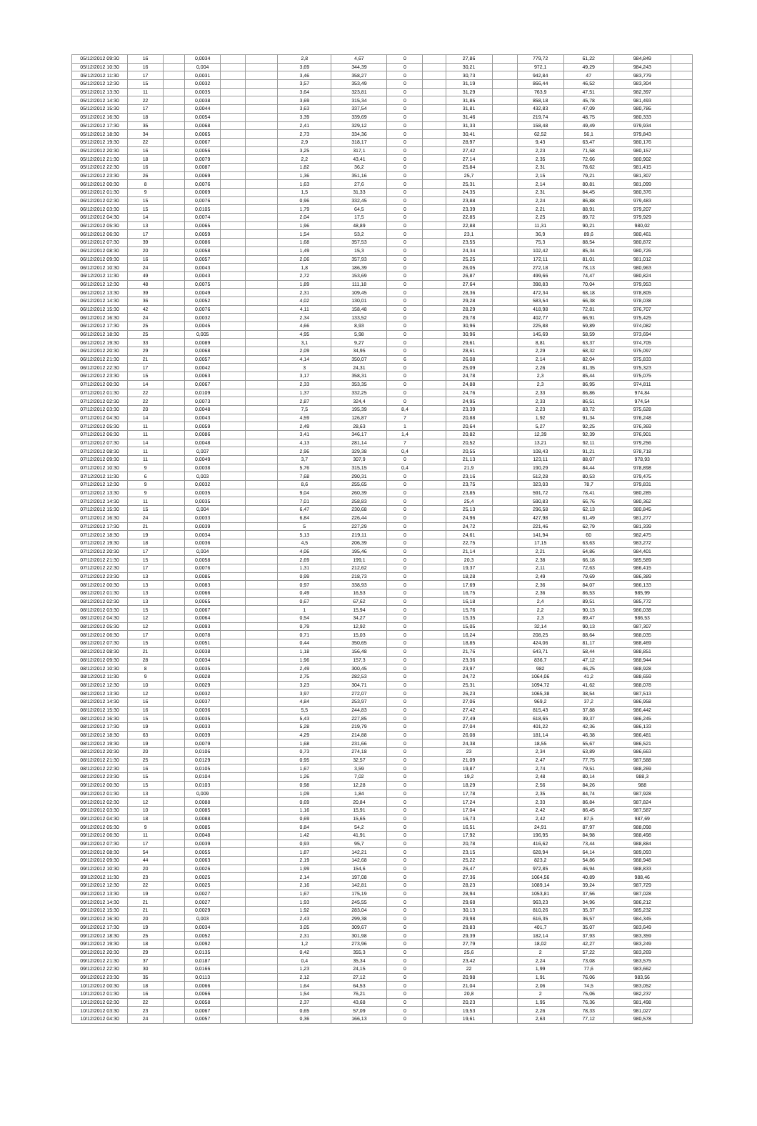| 05/12/2012 09:30 | 16 | | 0,0034 | | | 2,8 | 4,67 | 0 | | 27,86 | | 779,72 | 61,22 | 984,849 | |
| 05/12/2012 10:30 | 16 | | 0,004 | | | 3,69 | 344,39 | 0 | | 30,21 | | 972,1 | 49,29 | 984,243 | |
| 05/12/2012 11:30 | 17 | | 0,0031 | | | 3,46 | 358,27 | 0 | | 30,73 | | 942,84 | 47 | 983,779 | |
| 05/12/2012 12:30 | 15 | | 0,0032 | | | 3,57 | 353,49 | 0 | | 31,19 | | 866,44 | 46,52 | 983,304 | |
| 05/12/2012 13:30 | 11 | | 0,0035 | | | 3,64 | 323,81 | 0 | | 31,29 | | 763,9 | 47,51 | 982,397 | |
| 05/12/2012 14:30 | 22 | | 0,0038 | | | 3,69 | 315,34 | 0 | | 31,85 | | 858,18 | 45,78 | 981,493 | |
| 05/12/2012 15:30 | 17 | | 0,0044 | | | 3,63 | 337,54 | 0 | | 31,81 | | 432,83 | 47,09 | 980,786 | |
| 05/12/2012 16:30 | 18 | | 0,0054 | | | 3,39 | 339,69 | 0 | | 31,46 | | 219,74 | 48,75 | 980,333 | |
| 05/12/2012 17:30 | 35 | | 0,0068 | | | 2,41 | 329,12 | 0 | | 31,33 | | 158,48 | 49,49 | 979,934 | |
| 05/12/2012 18:30 | 34 | | 0,0065 | | | 2,73 | 334,36 | 0 | | 30,41 | | 62,52 | 56,1 | 979,843 | |
| 05/12/2012 19:30 | 22 | | 0,0067 | | | 2,9 | 318,17 | 0 | | 28,97 | | 9,43 | 63,47 | 980,176 | |
| 05/12/2012 20:30 | 16 | | 0,0056 | | | 3,25 | 317,1 | 0 | | 27,42 | | 2,23 | 71,58 | 980,157 | |
| 05/12/2012 21:30 | 18 | | 0,0079 | | | 2,2 | 43,41 | 0 | | 27,14 | | 2,35 | 72,66 | 980,902 | |
| 05/12/2012 22:30 | 16 | | 0,0087 | | | 1,82 | 36,2 | 0 | | 25,84 | | 2,31 | 78,62 | 981,415 | |
| 05/12/2012 23:30 | 26 | | 0,0069 | | | 1,36 | 351,16 | 0 | | 25,7 | | 2,15 | 79,21 | 981,307 | |
| 06/12/2012 00:30 | 8 | | 0,0076 | | | 1,63 | 27,6 | 0 | | 25,31 | | 2,14 | 80,81 | 981,099 | |
| 06/12/2012 01:30 | 9 | | 0,0069 | | | 1,5 | 31,33 | 0 | | 24,35 | | 2,31 | 84,45 | 980,376 | |
| 06/12/2012 02:30 | 15 | | 0,0076 | | | 0,96 | 332,45 | 0 | | 23,88 | | 2,24 | 86,88 | 979,483 | |
| 06/12/2012 03:30 | 15 | | 0,0105 | | | 1,79 | 64,5 | 0 | | 23,39 | | 2,21 | 88,91 | 979,207 | |
| 06/12/2012 04:30 | 14 | | 0,0074 | | | 2,04 | 17,5 | 0 | | 22,85 | | 2,25 | 89,72 | 979,929 | |
| 06/12/2012 05:30 | 13 | | 0,0065 | | | 1,96 | 48,89 | 0 | | 22,88 | | 11,31 | 90,21 | 980,02 | |
| 06/12/2012 06:30 | 17 | | 0,0059 | | | 1,54 | 53,2 | 0 | | 23,1 | | 36,9 | 89,6 | 980,461 | |
| 06/12/2012 07:30 | 39 | | 0,0086 | | | 1,68 | 357,53 | 0 | | 23,55 | | 75,3 | 88,54 | 980,872 | |
| 06/12/2012 08:30 | 20 | | 0,0058 | | | 1,49 | 15,3 | 0 | | 24,34 | | 102,42 | 85,34 | 980,726 | |
| 06/12/2012 09:30 | 16 | | 0,0057 | | | 2,06 | 357,93 | 0 | | 25,25 | | 172,11 | 81,01 | 981,012 | |
| 06/12/2012 10:30 | 24 | | 0,0043 | | | 1,8 | 186,39 | 0 | | 26,05 | | 272,18 | 78,13 | 980,963 | |
| 06/12/2012 11:30 | 49 | | 0,0043 | | | 2,72 | 153,69 | 0 | | 26,87 | | 499,66 | 74,47 | 980,824 | |
| 06/12/2012 12:30 | 48 | | 0,0075 | | | 1,89 | 111,18 | 0 | | 27,64 | | 398,83 | 70,04 | 979,953 | |
| 06/12/2012 13:30 | 39 | | 0,0049 | | | 2,31 | 109,45 | 0 | | 28,36 | | 472,34 | 68,18 | 978,805 | |
| 06/12/2012 14:30 | 36 | | 0,0052 | | | 4,02 | 130,01 | 0 | | 29,28 | | 583,54 | 66,38 | 978,038 | |
| 06/12/2012 15:30 | 42 | | 0,0076 | | | 4,11 | 158,48 | 0 | | 28,29 | | 418,98 | 72,81 | 976,707 | |
| 06/12/2012 16:30 | 24 | | 0,0032 | | | 2,34 | 133,52 | 0 | | 29,78 | | 402,77 | 66,91 | 975,425 | |
| 06/12/2012 17:30 | 25 | | 0,0045 | | | 4,66 | 8,93 | 0 | | 30,96 | | 225,88 | 59,89 | 974,082 | |
| 06/12/2012 18:30 | 25 | | 0,005 | | | 4,95 | 5,98 | 0 | | 30,96 | | 145,69 | 58,59 | 973,694 | |
| 06/12/2012 19:30 | 33 | | 0,0089 | | | 3,1 | 9,27 | 0 | | 29,61 | | 8,81 | 63,37 | 974,705 | |
| 06/12/2012 20:30 | 29 | | 0,0068 | | | 2,09 | 34,95 | 0 | | 28,61 | | 2,29 | 68,32 | 975,097 | |
| 06/12/2012 21:30 | 21 | | 0,0057 | | | 4,14 | 350,07 | 6 | | 26,08 | | 2,14 | 82,04 | 975,833 | |
| 06/12/2012 22:30 | 17 | | 0,0042 | | | 3 | 24,31 | 0 | | 25,09 | | 2,26 | 81,35 | 975,323 | |
| 06/12/2012 23:30 | 15 | | 0,0063 | | | 3,17 | 358,31 | 0 | | 24,78 | | 2,3 | 85,44 | 975,075 | |
| 07/12/2012 00:30 | 14 | | 0,0067 | | | 2,33 | 353,35 | 0 | | 24,88 | | 2,3 | 86,95 | 974,811 | |
| 07/12/2012 01:30 | 22 | | 0,0109 | | | 1,37 | 332,25 | 0 | | 24,76 | | 2,33 | 86,86 | 974,84 | |
| 07/12/2012 02:30 | 22 | | 0,0073 | | | 2,87 | 324,4 | 0 | | 24,95 | | 2,33 | 86,51 | 974,54 | |
| 07/12/2012 03:30 | 20 | | 0,0048 | | | 7,5 | 195,39 | 8,4 | | 23,39 | | 2,23 | 83,72 | 975,628 | |
| 07/12/2012 04:30 | 14 | | 0,0043 | | | 4,59 | 126,87 | 7 | | 20,88 | | 1,92 | 91,34 | 976,248 | |
| 07/12/2012 05:30 | 11 | | 0,0059 | | | 2,49 | 28,63 | 1 | | 20,64 | | 5,27 | 92,25 | 976,369 | |
| 07/12/2012 06:30 | 11 | | 0,0086 | | | 3,41 | 346,17 | 1,4 | | 20,82 | | 12,39 | 92,39 | 976,901 | |
| 07/12/2012 07:30 | 14 | | 0,0048 | | | 4,13 | 281,14 | 7 | | 20,52 | | 13,21 | 92,11 | 979,256 | |
| 07/12/2012 08:30 | 11 | | 0,007 | | | 2,96 | 329,38 | 0,4 | | 20,55 | | 108,43 | 91,21 | 978,718 | |
| 07/12/2012 09:30 | 11 | | 0,0049 | | | 3,7 | 307,9 | 0 | | 21,13 | | 123,11 | 88,07 | 978,93 | |
| 07/12/2012 10:30 | 9 | | 0,0038 | | | 5,76 | 315,15 | 0,4 | | 21,9 | | 190,29 | 84,44 | 978,898 | |
| 07/12/2012 11:30 | 6 | | 0,003 | | | 7,68 | 290,31 | 0 | | 23,16 | | 512,28 | 80,53 | 979,475 | |
| 07/12/2012 12:30 | 9 | | 0,0032 | | | 8,6 | 255,65 | 0 | | 23,75 | | 323,03 | 78,7 | 979,831 | |
| 07/12/2012 13:30 | 9 | | 0,0035 | | | 9,04 | 260,39 | 0 | | 23,85 | | 591,72 | 78,41 | 980,285 | |
| 07/12/2012 14:30 | 11 | | 0,0035 | | | 7,01 | 258,83 | 0 | | 25,4 | | 590,83 | 66,76 | 980,362 | |
| 07/12/2012 15:30 | 15 | | 0,004 | | | 6,47 | 230,68 | 0 | | 25,13 | | 296,58 | 62,13 | 980,845 | |
| 07/12/2012 16:30 | 24 | | 0,0033 | | | 6,84 | 226,44 | 0 | | 24,96 | | 427,98 | 61,49 | 981,277 | |
| 07/12/2012 17:30 | 21 | | 0,0039 | | | 5 | 227,29 | 0 | | 24,72 | | 221,46 | 62,79 | 981,339 | |
| 07/12/2012 18:30 | 19 | | 0,0034 | | | 5,13 | 219,11 | 0 | | 24,61 | | 141,94 | 60 | 982,475 | |
| 07/12/2012 19:30 | 18 | | 0,0036 | | | 4,5 | 206,39 | 0 | | 22,75 | | 17,15 | 63,63 | 983,272 | |
| 07/12/2012 20:30 | 17 | | 0,004 | | | 4,06 | 195,46 | 0 | | 21,14 | | 2,21 | 64,86 | 984,401 | |
| 07/12/2012 21:30 | 15 | | 0,0058 | | | 2,69 | 199,1 | 0 | | 20,3 | | 2,38 | 66,18 | 985,589 | |
| 07/12/2012 22:30 | 17 | | 0,0076 | | | 1,31 | 212,62 | 0 | | 19,37 | | 2,11 | 72,63 | 986,415 | |
| 07/12/2012 23:30 | 13 | | 0,0085 | | | 0,99 | 218,73 | 0 | | 18,28 | | 2,49 | 79,69 | 986,389 | |
| 08/12/2012 00:30 | 13 | | 0,0083 | | | 0,97 | 338,93 | 0 | | 17,69 | | 2,36 | 84,07 | 986,133 | |
| 08/12/2012 01:30 | 13 | | 0,0066 | | | 0,49 | 16,53 | 0 | | 16,75 | | 2,36 | 86,53 | 985,99 | |
| 08/12/2012 02:30 | 13 | | 0,0065 | | | 0,67 | 67,62 | 0 | | 16,18 | | 2,4 | 89,51 | 985,772 | |
| 08/12/2012 03:30 | 15 | | 0,0067 | | | 1 | 15,94 | 0 | | 15,76 | | 2,2 | 90,13 | 986,038 | |
| 08/12/2012 04:30 | 12 | | 0,0064 | | | 0,54 | 34,27 | 0 | | 15,35 | | 2,3 | 89,47 | 986,53 | |
| 08/12/2012 05:30 | 12 | | 0,0093 | | | 0,79 | 12,92 | 0 | | 15,05 | | 32,14 | 90,13 | 987,307 | |
| 08/12/2012 06:30 | 17 | | 0,0078 | | | 0,71 | 15,03 | 0 | | 16,24 | | 208,25 | 88,64 | 988,035 | |
| 08/12/2012 07:30 | 15 | | 0,0051 | | | 0,44 | 350,65 | 0 | | 18,85 | | 424,06 | 81,17 | 988,469 | |
| 08/12/2012 08:30 | 21 | | 0,0038 | | | 1,18 | 156,48 | 0 | | 21,76 | | 643,71 | 58,44 | 988,851 | |
| 08/12/2012 09:30 | 28 | | 0,0034 | | | 1,96 | 157,3 | 0 | | 23,36 | | 836,7 | 47,12 | 988,944 | |
| 08/12/2012 10:30 | 8 | | 0,0035 | | | 2,49 | 300,45 | 0 | | 23,97 | | 982 | 46,25 | 988,928 | |
| 08/12/2012 11:30 | 9 | | 0,0028 | | | 2,75 | 282,53 | 0 | | 24,72 | | 1064,06 | 41,2 | 988,659 | |
| 08/12/2012 12:30 | 10 | | 0,0029 | | | 3,23 | 304,71 | 0 | | 25,31 | | 1094,72 | 41,62 | 988,078 | |
| 08/12/2012 13:30 | 12 | | 0,0032 | | | 3,97 | 272,07 | 0 | | 26,23 | | 1065,38 | 38,54 | 987,513 | |
| 08/12/2012 14:30 | 16 | | 0,0037 | | | 4,84 | 253,97 | 0 | | 27,06 | | 969,2 | 37,2 | 986,958 | |
| 08/12/2012 15:30 | 16 | | 0,0036 | | | 5,5 | 244,83 | 0 | | 27,42 | | 815,43 | 37,88 | 986,442 | |
| 08/12/2012 16:30 | 15 | | 0,0035 | | | 5,43 | 227,85 | 0 | | 27,49 | | 618,65 | 39,37 | 986,245 | |
| 08/12/2012 17:30 | 19 | | 0,0033 | | | 5,28 | 219,79 | 0 | | 27,04 | | 401,22 | 42,36 | 986,133 | |
| 08/12/2012 18:30 | 63 | | 0,0039 | | | 4,29 | 214,88 | 0 | | 26,08 | | 181,14 | 46,38 | 986,481 | |
| 08/12/2012 19:30 | 19 | | 0,0079 | | | 1,68 | 231,66 | 0 | | 24,38 | | 18,55 | 55,67 | 986,521 | |
| 08/12/2012 20:30 | 20 | | 0,0106 | | | 0,73 | 274,18 | 0 | | 23 | | 2,34 | 63,89 | 986,663 | |
| 08/12/2012 21:30 | 25 | | 0,0129 | | | 0,95 | 32,57 | 0 | | 21,09 | | 2,47 | 77,75 | 987,588 | |
| 08/12/2012 22:30 | 16 | | 0,0105 | | | 1,67 | 3,59 | 0 | | 19,87 | | 2,74 | 79,51 | 988,269 | |
| 08/12/2012 23:30 | 15 | | 0,0104 | | | 1,26 | 7,02 | 0 | | 19,2 | | 2,48 | 80,14 | 988,3 | |
| 09/12/2012 00:30 | 15 | | 0,0103 | | | 0,98 | 12,28 | 0 | | 18,29 | | 2,56 | 84,26 | 988 | |
| 09/12/2012 01:30 | 13 | | 0,009 | | | 1,09 | 1,84 | 0 | | 17,78 | | 2,35 | 84,74 | 987,928 | |
| 09/12/2012 02:30 | 12 | | 0,0088 | | | 0,69 | 20,84 | 0 | | 17,24 | | 2,33 | 86,84 | 987,824 | |
| 09/12/2012 03:30 | 10 | | 0,0085 | | | 1,16 | 15,91 | 0 | | 17,04 | | 2,42 | 86,45 | 987,587 | |
| 09/12/2012 04:30 | 18 | | 0,0088 | | | 0,69 | 15,65 | 0 | | 16,73 | | 2,42 | 87,5 | 987,69 | |
| 09/12/2012 05:30 | 9 | | 0,0085 | | | 0,84 | 54,2 | 0 | | 16,51 | | 24,91 | 87,97 | 988,098 | |
| 09/12/2012 06:30 | 11 | | 0,0048 | | | 1,42 | 41,91 | 0 | | 17,92 | | 196,95 | 84,98 | 988,498 | |
| 09/12/2012 07:30 | 17 | | 0,0039 | | | 0,93 | 95,7 | 0 | | 20,78 | | 416,62 | 73,44 | 988,884 | |
| 09/12/2012 08:30 | 54 | | 0,0055 | | | 1,87 | 142,21 | 0 | | 23,15 | | 628,94 | 64,14 | 989,093 | |
| 09/12/2012 09:30 | 44 | | 0,0063 | | | 2,19 | 142,68 | 0 | | 25,22 | | 823,2 | 54,86 | 988,948 | |
| 09/12/2012 10:30 | 20 | | 0,0026 | | | 1,99 | 154,6 | 0 | | 26,47 | | 972,85 | 46,94 | 988,833 | |
| 09/12/2012 11:30 | 23 | | 0,0025 | | | 2,14 | 197,08 | 0 | | 27,36 | | 1064,56 | 40,89 | 988,46 | |
| 09/12/2012 12:30 | 22 | | 0,0025 | | | 2,16 | 142,81 | 0 | | 28,23 | | 1089,14 | 39,24 | 987,729 | |
| 09/12/2012 13:30 | 19 | | 0,0027 | | | 1,67 | 175,19 | 0 | | 28,94 | | 1053,81 | 37,56 | 987,028 | |
| 09/12/2012 14:30 | 21 | | 0,0027 | | | 1,93 | 245,55 | 0 | | 29,68 | | 963,23 | 34,96 | 986,212 | |
| 09/12/2012 15:30 | 21 | | 0,0029 | | | 1,92 | 283,04 | 0 | | 30,13 | | 810,26 | 35,37 | 985,232 | |
| 09/12/2012 16:30 | 20 | | 0,003 | | | 2,43 | 299,38 | 0 | | 29,98 | | 616,35 | 36,57 | 984,345 | |
| 09/12/2012 17:30 | 19 | | 0,0034 | | | 3,05 | 309,67 | 0 | | 29,83 | | 401,7 | 35,07 | 983,649 | |
| 09/12/2012 18:30 | 25 | | 0,0052 | | | 2,31 | 301,98 | 0 | | 29,39 | | 182,14 | 37,93 | 983,359 | |
| 09/12/2012 19:30 | 18 | | 0,0092 | | | 1,2 | 273,96 | 0 | | 27,79 | | 18,02 | 42,27 | 983,249 | |
| 09/12/2012 20:30 | 29 | | 0,0135 | | | 0,42 | 355,3 | 0 | | 25,6 | | 2 | 57,22 | 983,269 | |
| 09/12/2012 21:30 | 37 | | 0,0187 | | | 0,4 | 35,34 | 0 | | 23,42 | | 2,24 | 73,08 | 983,575 | |
| 09/12/2012 22:30 | 30 | | 0,0166 | | | 1,23 | 24,15 | 0 | | 22 | | 1,99 | 77,6 | 983,662 | |
| 09/12/2012 23:30 | 35 | | 0,0113 | | | 2,12 | 27,12 | 0 | | 20,98 | | 1,91 | 76,06 | 983,56 | |
| 10/12/2012 00:30 | 18 | | 0,0066 | | | 1,64 | 64,53 | 0 | | 21,04 | | 2,06 | 74,5 | 983,052 | |
| 10/12/2012 01:30 | 16 | | 0,0066 | | | 1,54 | 76,21 | 0 | | 20,8 | | 2 | 75,06 | 982,237 | |
| 10/12/2012 02:30 | 22 | | 0,0058 | | | 2,37 | 43,68 | 0 | | 20,23 | | 1,95 | 76,36 | 981,498 | |
| 10/12/2012 03:30 | 23 | | 0,0067 | | | 0,65 | 57,09 | 0 | | 19,53 | | 2,26 | 78,33 | 981,027 | |
| 10/12/2012 04:30 | 24 | | 0,0057 | | | 0,36 | 166,13 | 0 | | 19,61 | | 2,63 | 77,12 | 980,578 | |